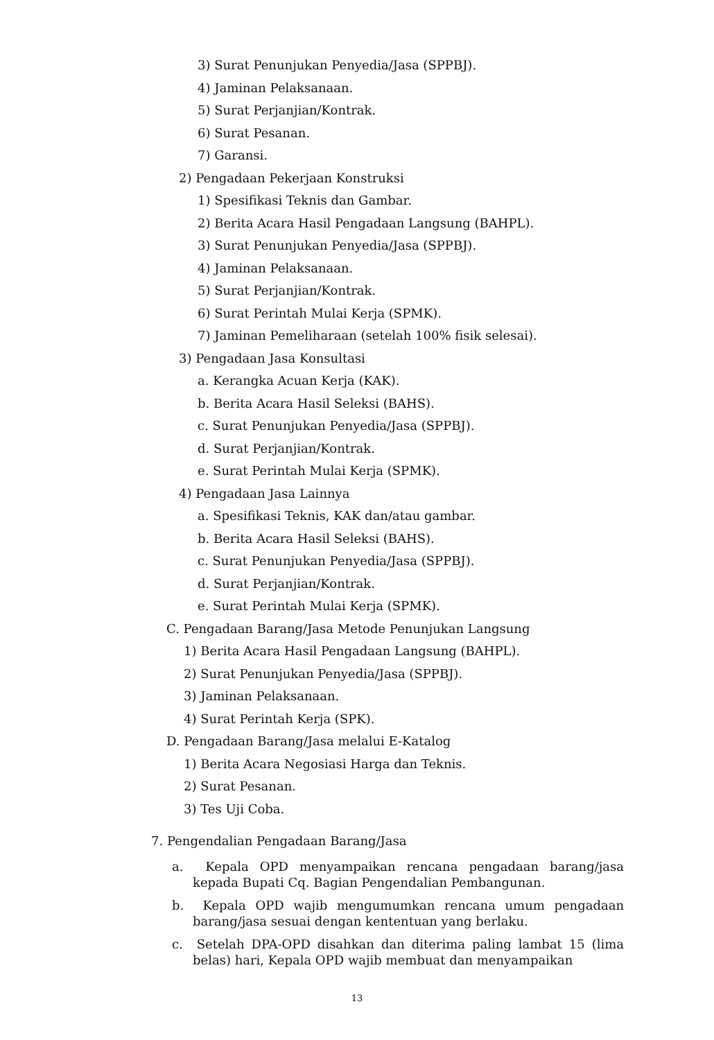3) Surat Penunjukan Penyedia/Jasa (SPPBJ).
4) Jaminan Pelaksanaan.
5) Surat Perjanjian/Kontrak.
6) Surat Pesanan.
7) Garansi.
2) Pengadaan Pekerjaan Konstruksi
1) Spesifikasi Teknis dan Gambar.
2) Berita Acara Hasil Pengadaan Langsung (BAHPL).
3) Surat Penunjukan Penyedia/Jasa (SPPBJ).
4) Jaminan Pelaksanaan.
5) Surat Perjanjian/Kontrak.
6) Surat Perintah Mulai Kerja (SPMK).
7) Jaminan Pemeliharaan (setelah 100% fisik selesai).
3) Pengadaan Jasa Konsultasi
a. Kerangka Acuan Kerja (KAK).
b. Berita Acara Hasil Seleksi (BAHS).
c. Surat Penunjukan Penyedia/Jasa (SPPBJ).
d. Surat Perjanjian/Kontrak.
e. Surat Perintah Mulai Kerja (SPMK).
4) Pengadaan Jasa Lainnya
a. Spesifikasi Teknis, KAK dan/atau gambar.
b. Berita Acara Hasil Seleksi (BAHS).
c. Surat Penunjukan Penyedia/Jasa (SPPBJ).
d. Surat Perjanjian/Kontrak.
e. Surat Perintah Mulai Kerja (SPMK).
C. Pengadaan Barang/Jasa Metode Penunjukan Langsung
1) Berita Acara Hasil Pengadaan Langsung (BAHPL).
2) Surat Penunjukan Penyedia/Jasa (SPPBJ).
3) Jaminan Pelaksanaan.
4) Surat Perintah Kerja (SPK).
D. Pengadaan Barang/Jasa melalui E-Katalog
1) Berita Acara Negosiasi Harga dan Teknis.
2) Surat Pesanan.
3) Tes Uji Coba.
7. Pengendalian Pengadaan Barang/Jasa
a. Kepala OPD menyampaikan rencana pengadaan barang/jasa kepada Bupati Cq. Bagian Pengendalian Pembangunan.
b. Kepala OPD wajib mengumumkan rencana umum pengadaan barang/jasa sesuai dengan kententuan yang berlaku.
c. Setelah DPA-OPD disahkan dan diterima paling lambat 15 (lima belas) hari, Kepala OPD wajib membuat dan menyampaikan
13